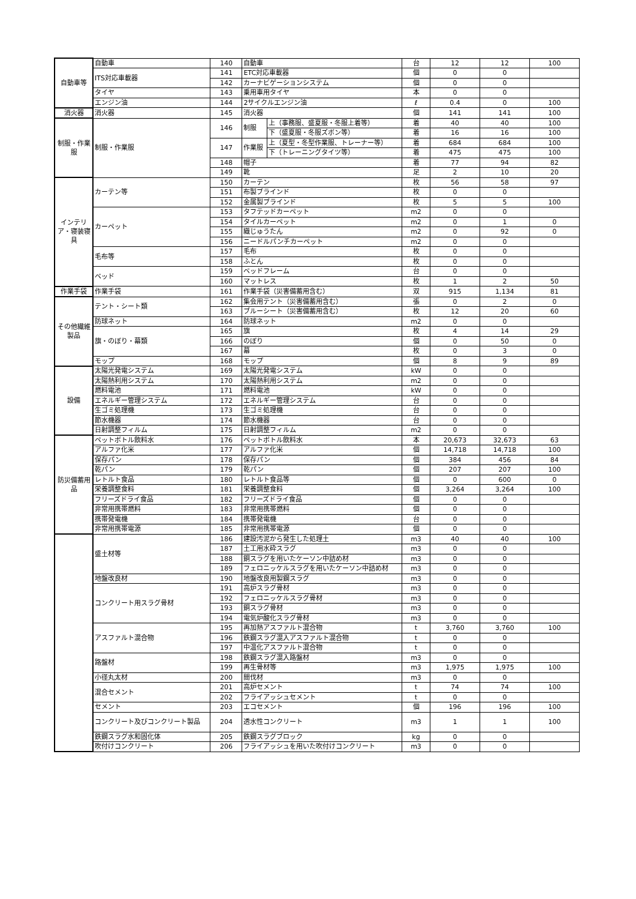| 自動車等 | 自動車 | 140 | 自動車 | | 台 | 12 | 12 | 100 |
| | ITS対応車載器 | 141 | ETC対応車載器 | | 個 | 0 | 0 | |
| | | 142 | カーナビゲーションシステム | | 個 | 0 | 0 | |
| | タイヤ | 143 | 乗用車用タイヤ | | 本 | 0 | 0 | |
| | エンジン油 | 144 | 2サイクルエンジン油 | | ℓ | 0.4 | 0 | 100 |
| 消火器 | 消火器 | 145 | 消火器 | | 個 | 141 | 141 | 100 |
| 制服・作業服 | 制服・作業服 | 146 | 制服 | 上（事務服、盛夏服・冬服上着等） | 着 | 40 | 40 | 100 |
| | | | | 下（盛夏服・冬服ズボン等） | 着 | 16 | 16 | 100 |
| | | 147 | 作業服 | 上（夏型・冬型作業服、トレーナー等） | 着 | 684 | 684 | 100 |
| | | | | 下（トレーニングタイツ等） | 着 | 475 | 475 | 100 |
| | | 148 | 帽子 | | 着 | 77 | 94 | 82 |
| | | 149 | 靴 | | 足 | 2 | 10 | 20 |
| インテリア・寝装寝具 | カーテン等 | 150 | カーテン | | 枚 | 56 | 58 | 97 |
| | | 151 | 布製ブラインド | | 枚 | 0 | 0 | |
| | | 152 | 金属製ブラインド | | 枚 | 5 | 5 | 100 |
| | カーペット | 153 | タフテッドカーペット | | m2 | 0 | 0 | |
| | | 154 | タイルカーペット | | m2 | 0 | 1 | 0 |
| | | 155 | 織じゅうたん | | m2 | 0 | 92 | 0 |
| | | 156 | ニードルパンチカーペット | | m2 | 0 | 0 | |
| | 毛布等 | 157 | 毛布 | | 枚 | 0 | 0 | |
| | | 158 | ふとん | | 枚 | 0 | 0 | |
| | ベッド | 159 | ベッドフレーム | | 台 | 0 | 0 | |
| | | 160 | マットレス | | 枚 | 1 | 2 | 50 |
| 作業手袋 | 作業手袋 | 161 | 作業手袋（災害備蓄用含む） | | 双 | 915 | 1,134 | 81 |
| その他繊維製品 | テント・シート類 | 162 | 集会用テント（災害備蓄用含む） | | 張 | 0 | 2 | 0 |
| | | 163 | ブルーシート（災害備蓄用含む） | | 枚 | 12 | 20 | 60 |
| | 防球ネット | 164 | 防球ネット | | m2 | 0 | 0 | |
| | 旗・のぼり・幕類 | 165 | 旗 | | 枚 | 4 | 14 | 29 |
| | | 166 | のぼり | | 個 | 0 | 50 | 0 |
| | | 167 | 幕 | | 枚 | 0 | 3 | 0 |
| | モップ | 168 | モップ | | 個 | 8 | 9 | 89 |
| 設備 | 太陽光発電システム | 169 | 太陽光発電システム | | kW | 0 | 0 | |
| | 太陽熱利用システム | 170 | 太陽熱利用システム | | m2 | 0 | 0 | |
| | 燃料電池 | 171 | 燃料電池 | | kW | 0 | 0 | |
| | エネルギー管理システム | 172 | エネルギー管理システム | | 台 | 0 | 0 | |
| | 生ゴミ処理機 | 173 | 生ゴミ処理機 | | 台 | 0 | 0 | |
| | 節水機器 | 174 | 節水機器 | | 台 | 0 | 0 | |
| | 日射調整フィルム | 175 | 日射調整フィルム | | m2 | 0 | 0 | |
| 防災備蓄用品 | ペットボトル飲料水 | 176 | ペットボトル飲料水 | | 本 | 20,673 | 32,673 | 63 |
| | アルファ化米 | 177 | アルファ化米 | | 個 | 14,718 | 14,718 | 100 |
| | 保存パン | 178 | 保存パン | | 個 | 384 | 456 | 84 |
| | 乾パン | 179 | 乾パン | | 個 | 207 | 207 | 100 |
| | レトルト食品 | 180 | レトルト食品等 | | 個 | 0 | 600 | 0 |
| | 栄養調整食料 | 181 | 栄養調整食料 | | 個 | 3,264 | 3,264 | 100 |
| | フリーズドライ食品 | 182 | フリーズドライ食品 | | 個 | 0 | 0 | |
| | 非常用携帯燃料 | 183 | 非常用携帯燃料 | | 個 | 0 | 0 | |
| | 携帯発電機 | 184 | 携帯発電機 | | 台 | 0 | 0 | |
| | 非常用携帯電源 | 185 | 非常用携帯電源 | | 個 | 0 | 0 | |
| | 盛土材等 | 186 | 建設汚泥から発生した処理土 | | m3 | 40 | 40 | 100 |
| | | 187 | 土工用水砕スラグ | | m3 | 0 | 0 | |
| | | 188 | 銅スラグを用いたケーソン中詰め材 | | m3 | 0 | 0 | |
| | | 189 | フェロニッケルスラグを用いたケーソン中詰め材 | | m3 | 0 | 0 | |
| | 地盤改良材 | 190 | 地盤改良用製鋼スラグ | | m3 | 0 | 0 | |
| | コンクリート用スラグ骨材 | 191 | 高炉スラグ骨材 | | m3 | 0 | 0 | |
| | | 192 | フェロニッケルスラグ骨材 | | m3 | 0 | 0 | |
| | | 193 | 銅スラグ骨材 | | m3 | 0 | 0 | |
| | | 194 | 電気炉酸化スラグ骨材 | | m3 | 0 | 0 | |
| | アスファルト混合物 | 195 | 再加熱アスファルト混合物 | | t | 3,760 | 3,760 | 100 |
| | | 196 | 鉄鋼スラグ混入アスファルト混合物 | | t | 0 | 0 | |
| | | 197 | 中温化アスファルト混合物 | | t | 0 | 0 | |
| | 路盤材 | 198 | 鉄鋼スラグ混入路盤材 | | m3 | 0 | 0 | |
| | | 199 | 再生骨材等 | | m3 | 1,975 | 1,975 | 100 |
| | 小径丸太材 | 200 | 間伐材 | | m3 | 0 | 0 | |
| | 混合セメント | 201 | 高炉セメント | | t | 74 | 74 | 100 |
| | | 202 | フライアッシュセメント | | t | 0 | 0 | |
| | セメント | 203 | エコセメント | | 個 | 196 | 196 | 100 |
| | コンクリート及びコンクリート製品 | 204 | 透水性コンクリート | | m3 | 1 | 1 | 100 |
| | 鉄鋼スラグ水和固化体 | 205 | 鉄鋼スラグブロック | | kg | 0 | 0 | |
| | 吹付けコンクリート | 206 | フライアッシュを用いた吹付けコンクリート | | m3 | 0 | 0 | |